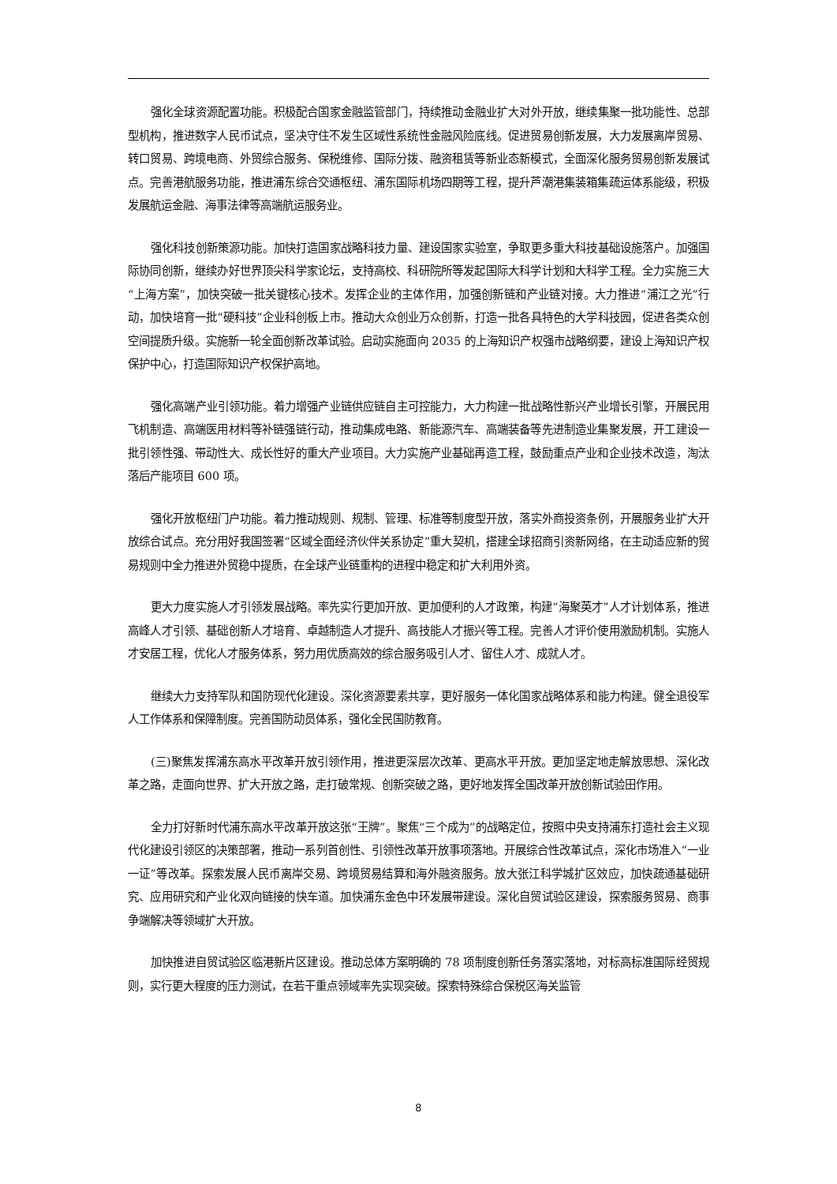强化全球资源配置功能。积极配合国家金融监管部门，持续推动金融业扩大对外开放，继续集聚一批功能性、总部型机构，推进数字人民币试点，坚决守住不发生区域性系统性金融风险底线。促进贸易创新发展，大力发展离岸贸易、转口贸易、跨境电商、外贸综合服务、保税维修、国际分拨、融资租赁等新业态新模式，全面深化服务贸易创新发展试点。完善港航服务功能，推进浦东综合交通枢纽、浦东国际机场四期等工程，提升芦潮港集装箱集疏运体系能级，积极发展航运金融、海事法律等高端航运服务业。
强化科技创新策源功能。加快打造国家战略科技力量、建设国家实验室，争取更多重大科技基础设施落户。加强国际协同创新，继续办好世界顶尖科学家论坛，支持高校、科研院所等发起国际大科学计划和大科学工程。全力实施三大“上海方案”，加快突破一批关键核心技术。发挥企业的主体作用，加强创新链和产业链对接。大力推进“浦江之光”行动，加快培育一批“硬科技”企业科创板上市。推动大众创业万众创新，打造一批各具特色的大学科技园，促进各类众创空间提质升级。实施新一轮全面创新改革试验。启动实施面向 2035 的上海知识产权强市战略纲要，建设上海知识产权保护中心，打造国际知识产权保护高地。
强化高端产业引领功能。着力增强产业链供应链自主可控能力，大力构建一批战略性新兴产业增长引擎，开展民用飞机制造、高端医用材料等补链强链行动，推动集成电路、新能源汽车、高端装备等先进制造业集聚发展，开工建设一批引领性强、带动性大、成长性好的重大产业项目。大力实施产业基础再造工程，鼓励重点产业和企业技术改造，淘汰落后产能项目 600 项。
强化开放枢纽门户功能。着力推动规则、规制、管理、标准等制度型开放，落实外商投资条例，开展服务业扩大开放综合试点。充分用好我国签署“区域全面经济伙伴关系协定”重大契机，搭建全球招商引资新网络，在主动适应新的贸易规则中全力推进外贸稳中提质，在全球产业链重构的进程中稳定和扩大利用外资。
更大力度实施人才引领发展战略。率先实行更加开放、更加便利的人才政策，构建“海聚英才”人才计划体系，推进高峰人才引领、基础创新人才培育、卓越制造人才提升、高技能人才振兴等工程。完善人才评价使用激励机制。实施人才安居工程，优化人才服务体系，努力用优质高效的综合服务吸引人才、留住人才、成就人才。
继续大力支持军队和国防现代化建设。深化资源要素共享，更好服务一体化国家战略体系和能力构建。健全退役军人工作体系和保障制度。完善国防动员体系，强化全民国防教育。
(三)聚焦发挥浦东高水平改革开放引领作用，推进更深层次改革、更高水平开放。更加坚定地走解放思想、深化改革之路，走面向世界、扩大开放之路，走打破常规、创新突破之路，更好地发挥全国改革开放创新试验田作用。
全力打好新时代浦东高水平改革开放这张“王牌”。聚焦“三个成为”的战略定位，按照中央支持浦东打造社会主义现代化建设引领区的决策部署，推动一系列首创性、引领性改革开放事项落地。开展综合性改革试点，深化市场准入“一业一证”等改革。探索发展人民币离岸交易、跨境贸易结算和海外融资服务。放大张江科学城扩区效应，加快疏通基础研究、应用研究和产业化双向链接的快车道。加快浦东金色中环发展带建设。深化自贸试验区建设，探索服务贸易、商事争端解决等领域扩大开放。
加快推进自贸试验区临港新片区建设。推动总体方案明确的 78 项制度创新任务落实落地，对标高标准国际经贸规则，实行更大程度的压力测试，在若干重点领域率先实现突破。探索特殊综合保税区海关监管
8